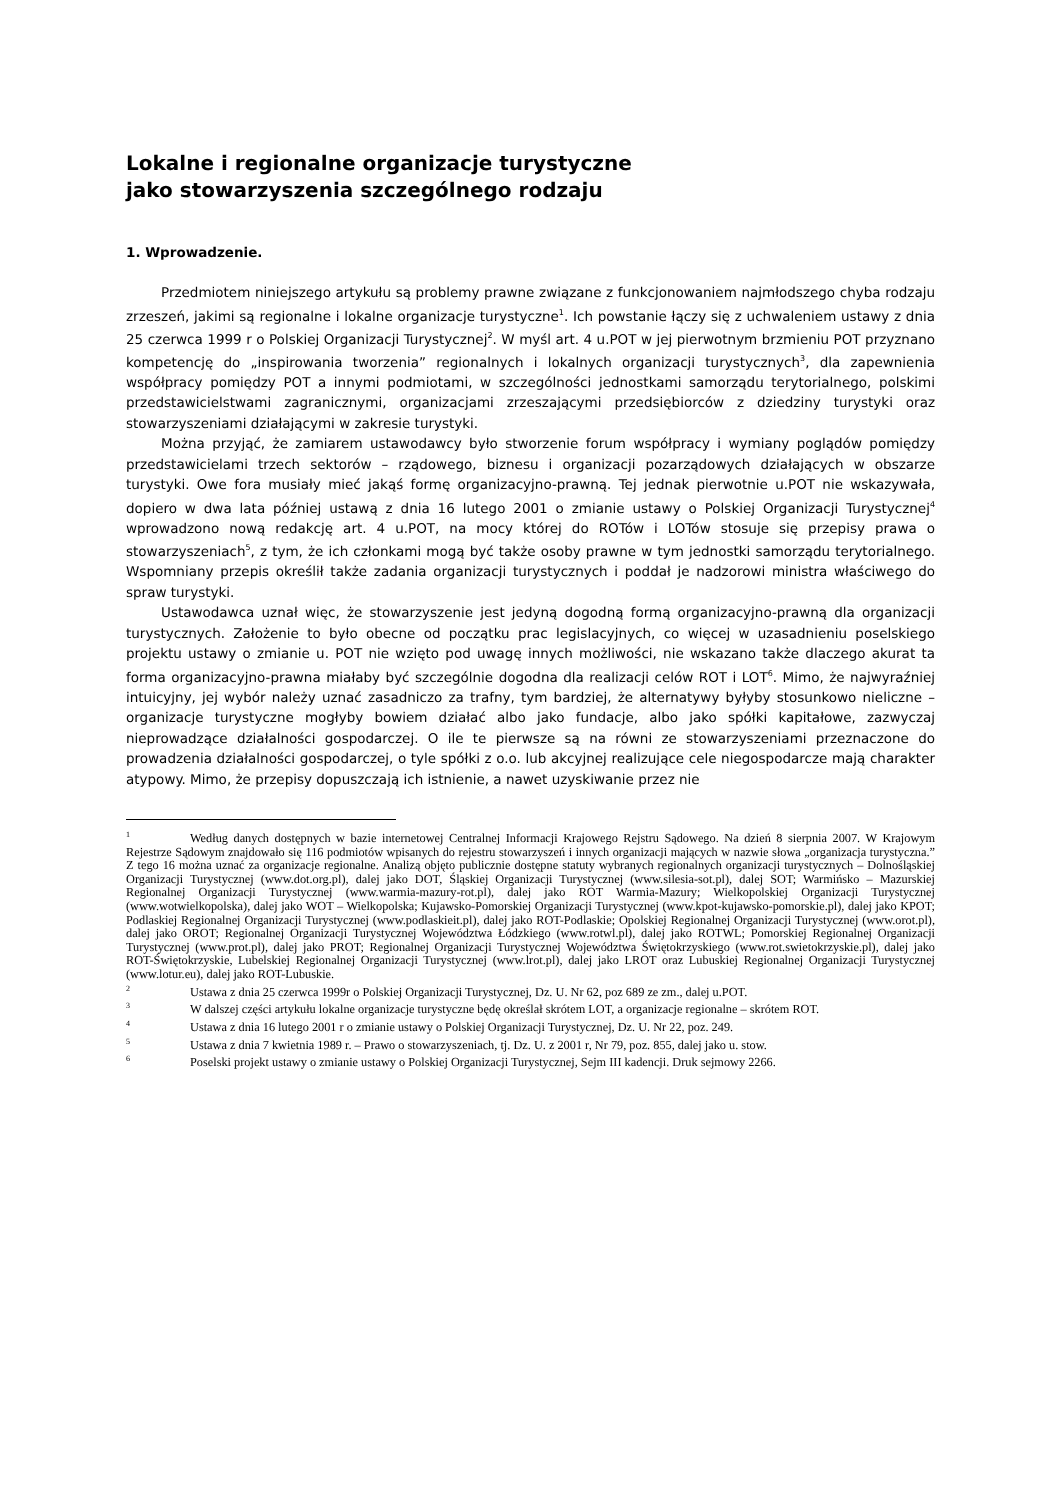Lokalne i regionalne organizacje turystyczne
jako stowarzyszenia szczególnego rodzaju
1. Wprowadzenie.
Przedmiotem niniejszego artykułu są problemy prawne związane z funkcjonowaniem najmłodszego chyba rodzaju zrzeszeń, jakimi są regionalne i lokalne organizacje turystyczne<sup>1</sup>. Ich powstanie łączy się z uchwaleniem ustawy z dnia 25 czerwca 1999 r o Polskiej Organizacji Turystycznej<sup>2</sup>. W myśl art. 4 u.POT w jej pierwotnym brzmieniu POT przyznano kompetencję do „inspirowania tworzenia” regionalnych i lokalnych organizacji turystycznych<sup>3</sup>, dla zapewnienia współpracy pomiędzy POT a innymi podmiotami, w szczególności jednostkami samorządu terytorialnego, polskimi przedstawicielstwami zagranicznymi, organizacjami zrzeszającymi przedsiębiorców z dziedziny turystyki oraz stowarzyszeniami działającymi w zakresie turystyki.
Można przyjąć, że zamiarem ustawodawcy było stworzenie forum współpracy i wymiany poglądów pomiędzy przedstawicielami trzech sektorów – rządowego, biznesu i organizacji pozarządowych działających w obszarze turystyki. Owe fora musiały mieć jakąś formę organizacyjno-prawną. Tej jednak pierwotnie u.POT nie wskazywała, dopiero w dwa lata później ustawą z dnia 16 lutego 2001 o zmianie ustawy o Polskiej Organizacji Turystycznej<sup>4</sup> wprowadzono nową redakcję art. 4 u.POT, na mocy której do ROTów i LOTów stosuje się przepisy prawa o stowarzyszeniach<sup>5</sup>, z tym, że ich członkami mogą być także osoby prawne w tym jednostki samorządu terytorialnego. Wspomniany przepis określił także zadania organizacji turystycznych i poddał je nadzorowi ministra właściwego do spraw turystyki.
Ustawodawca uznał więc, że stowarzyszenie jest jedyną dogodną formą organizacyjno-prawną dla organizacji turystycznych. Założenie to było obecne od początku prac legislacyjnych, co więcej w uzasadnieniu poselskiego projektu ustawy o zmianie u. POT nie wzięto pod uwagę innych możliwości, nie wskazano także dlaczego akurat ta forma organizacyjno-prawna miałaby być szczególnie dogodna dla realizacji celów ROT i LOT<sup>6</sup>. Mimo, że najwyraźniej intuicyjny, jej wybór należy uznać zasadniczo za trafny, tym bardziej, że alternatywy byłyby stosunkowo nieliczne – organizacje turystyczne mogłyby bowiem działać albo jako fundacje, albo jako spółki kapitałowe, zazwyczaj nieprowadzące działalności gospodarczej. O ile te pierwsze są na równi ze stowarzyszeniami przeznaczone do prowadzenia działalności gospodarczej, o tyle spółki z o.o. lub akcyjnej realizujące cele niegospodarcze mają charakter atypowy. Mimo, że przepisy dopuszczają ich istnienie, a nawet uzyskiwanie przez nie
<sup>1</sup> Według danych dostępnych w bazie internetowej Centralnej Informacji Krajowego Rejstru Sądowego. Na dzień 8 sierpnia 2007. W Krajowym Rejestrze Sądowym znajdowało się 116 podmiotów wpisanych do rejestru stowarzyszeń i innych organizacji mających w nazwie słowa „organizacja turystyczna.” Z tego 16 można uznać za organizacje regionalne. Analizą objęto publicznie dostępne statuty wybranych regionalnych organizacji turystycznych – Dolnośląskiej Organizacji Turystycznej (www.dot.org.pl), dalej jako DOT, Śląskiej Organizacji Turystycznej (www.silesia-sot.pl), dalej SOT; Warmińsko – Mazurskiej Regionalnej Organizacji Turystycznej (www.warmia-mazury-rot.pl), dalej jako ROT Warmia-Mazury; Wielkopolskiej Organizacji Turystycznej (www.wotwielkopolska), dalej jako WOT – Wielkopolska; Kujawsko-Pomorskiej Organizacji Turystycznej (www.kpot-kujawsko-pomorskie.pl), dalej jako KPOT; Podlaskiej Regionalnej Organizacji Turystycznej (www.podlaskieit.pl), dalej jako ROT-Podlaskie; Opolskiej Regionalnej Organizacji Turystycznej (www.orot.pl), dalej jako OROT; Regionalnej Organizacji Turystycznej Województwa Łódzkiego (www.rotwl.pl), dalej jako ROTWL; Pomorskiej Regionalnej Organizacji Turystycznej (www.prot.pl), dalej jako PROT; Regionalnej Organizacji Turystycznej Województwa Świętokrzyskiego (www.rot.swietokrzyskie.pl), dalej jako ROT-Świętokrzyskie, Lubelskiej Regionalnej Organizacji Turystycznej (www.lrot.pl), dalej jako LROT oraz Lubuskiej Regionalnej Organizacji Turystycznej (www.lotur.eu), dalej jako ROT-Lubuskie.
<sup>2</sup> Ustawa z dnia 25 czerwca 1999r o Polskiej Organizacji Turystycznej, Dz. U. Nr 62, poz 689 ze zm., dalej u.POT.
<sup>3</sup> W dalszej części artykułu lokalne organizacje turystyczne będę określał skrótem LOT, a organizacje regionalne – skrótem ROT.
<sup>4</sup> Ustawa z dnia 16 lutego 2001 r o zmianie ustawy o Polskiej Organizacji Turystycznej, Dz. U. Nr 22, poz. 249.
<sup>5</sup> Ustawa z dnia 7 kwietnia 1989 r. – Prawo o stowarzyszeniach, tj. Dz. U. z 2001 r, Nr 79, poz. 855, dalej jako u. stow.
<sup>6</sup> Poselski projekt ustawy o zmianie ustawy o Polskiej Organizacji Turystycznej, Sejm III kadencji. Druk sejmowy 2266.